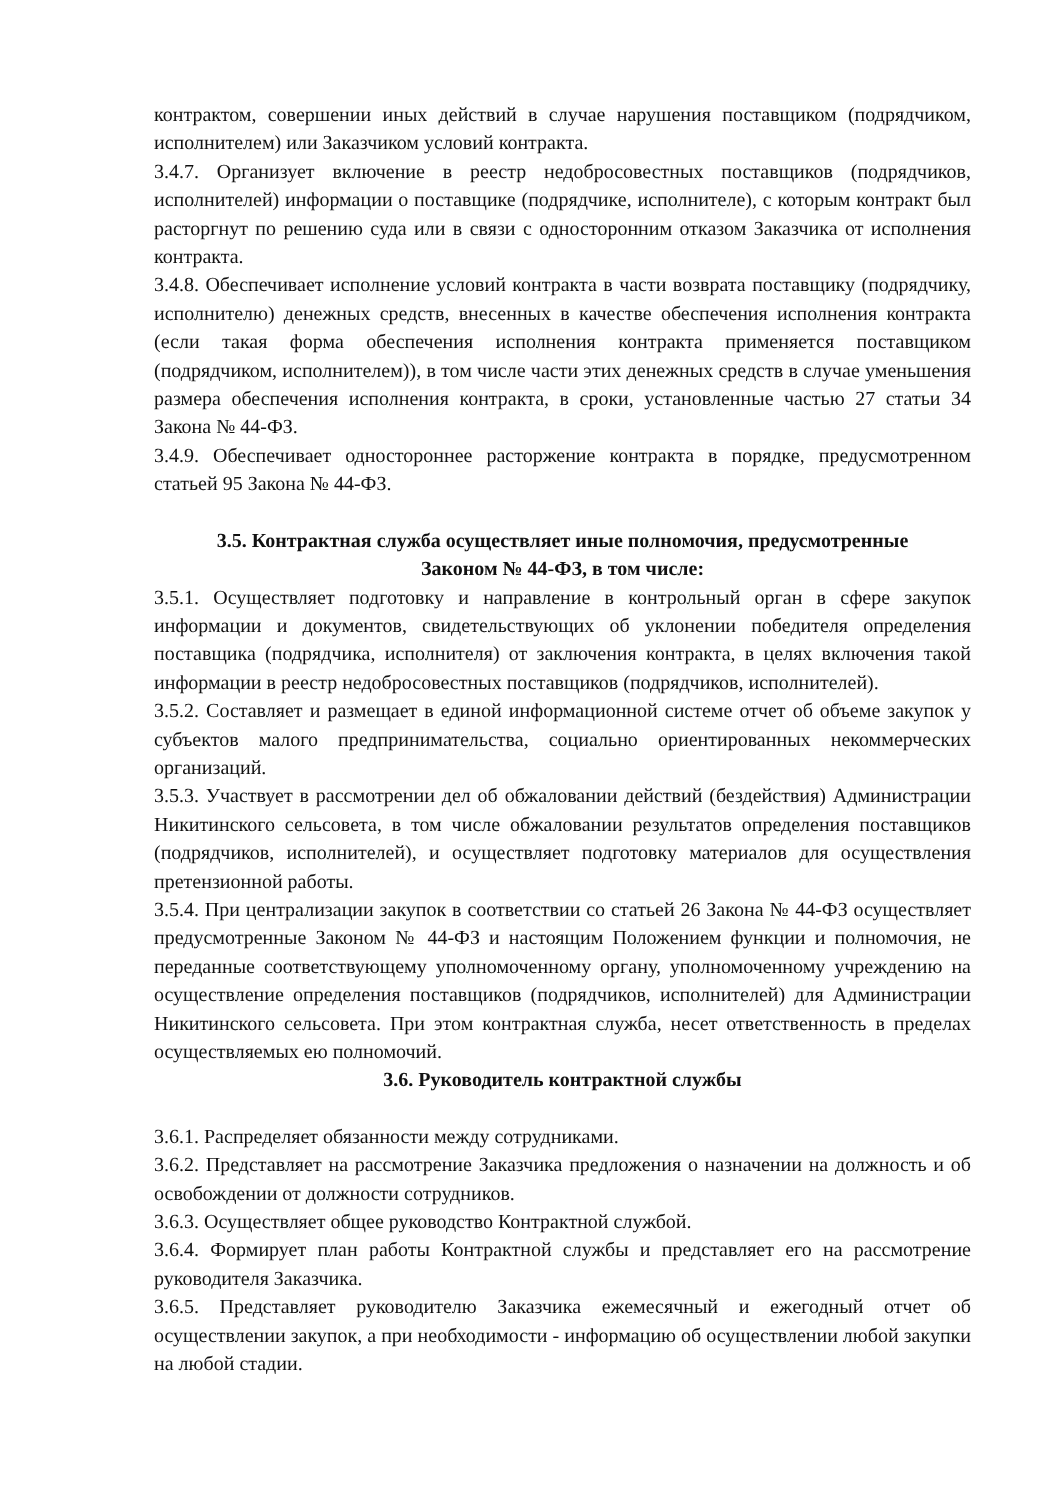контрактом, совершении иных действий в случае нарушения поставщиком (подрядчиком, исполнителем) или Заказчиком условий контракта.
3.4.7. Организует включение в реестр недобросовестных поставщиков (подрядчиков, исполнителей) информации о поставщике (подрядчике, исполнителе), с которым контракт был расторгнут по решению суда или в связи с односторонним отказом Заказчика от исполнения контракта.
3.4.8. Обеспечивает исполнение условий контракта в части возврата поставщику (подрядчику, исполнителю) денежных средств, внесенных в качестве обеспечения исполнения контракта (если такая форма обеспечения исполнения контракта применяется поставщиком (подрядчиком, исполнителем)), в том числе части этих денежных средств в случае уменьшения размера обеспечения исполнения контракта, в сроки, установленные частью 27 статьи 34 Закона № 44-ФЗ.
3.4.9. Обеспечивает одностороннее расторжение контракта в порядке, предусмотренном статьей 95 Закона № 44-ФЗ.
3.5. Контрактная служба осуществляет иные полномочия, предусмотренные
Законом № 44-ФЗ, в том числе:
3.5.1. Осуществляет подготовку и направление в контрольный орган в сфере закупок информации и документов, свидетельствующих об уклонении победителя определения поставщика (подрядчика, исполнителя) от заключения контракта, в целях включения такой информации в реестр недобросовестных поставщиков (подрядчиков, исполнителей).
3.5.2. Составляет и размещает в единой информационной системе отчет об объеме закупок у субъектов малого предпринимательства, социально ориентированных некоммерческих организаций.
3.5.3. Участвует в рассмотрении дел об обжаловании действий (бездействия) Администрации Никитинского сельсовета, в том числе обжаловании результатов определения поставщиков (подрядчиков, исполнителей), и осуществляет подготовку материалов для осуществления претензионной работы.
3.5.4. При централизации закупок в соответствии со статьей 26 Закона № 44-ФЗ осуществляет предусмотренные Законом № 44-ФЗ и настоящим Положением функции и полномочия, не переданные соответствующему уполномоченному органу, уполномоченному учреждению на осуществление определения поставщиков (подрядчиков, исполнителей) для Администрации Никитинского сельсовета. При этом контрактная служба, несет ответственность в пределах осуществляемых ею полномочий.
3.6. Руководитель контрактной службы
3.6.1. Распределяет обязанности между сотрудниками.
3.6.2. Представляет на рассмотрение Заказчика предложения о назначении на должность и об освобождении от должности сотрудников.
3.6.3. Осуществляет общее руководство Контрактной службой.
3.6.4. Формирует план работы Контрактной службы и представляет его на рассмотрение руководителя Заказчика.
3.6.5. Представляет руководителю Заказчика ежемесячный и ежегодный отчет об осуществлении закупок, а при необходимости - информацию об осуществлении любой закупки на любой стадии.